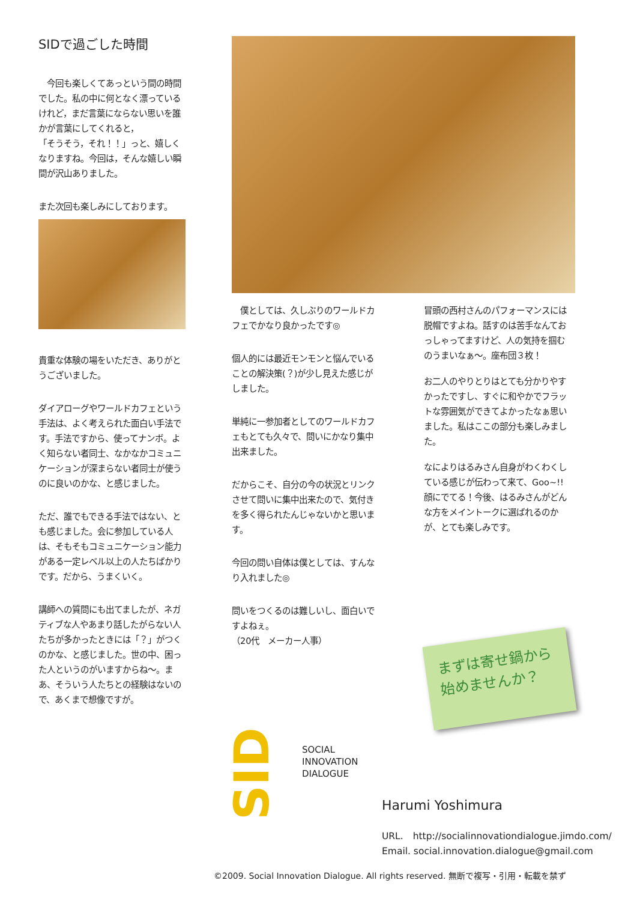SIDで過ごした時間
　今回も楽しくてあっという間の時間でした。私の中に何となく漂っているけれど，まだ言葉にならない思いを誰かが言葉にしてくれると，
「そうそう，それ！！」っと、嬉しくなりますね。今回は，そんな嬉しい瞬間が沢山ありました。
また次回も楽しみにしております。
貴重な体験の場をいただき、ありがとうございました。
ダイアローグやワールドカフェという手法は、よく考えられた面白い手法です。手法ですから、使ってナンボ。よく知らない者同士、なかなかコミュニケーションが深まらない者同士が使うのに良いのかな、と感じました。
ただ、誰でもできる手法ではない、とも感じました。会に参加している人は、そもそもコミュニケーション能力がある一定レベル以上の人たちばかりです。だから、うまくいく。
講師への質問にも出てましたが、ネガティブな人やあまり話したがらない人たちが多かったときには「？」がつくのかな、と感じました。世の中、困った人というのがいますからね〜。まあ、そういう人たちとの経験はないので、あくまで想像ですが。
　僕としては、久しぶりのワールドカフェでかなり良かったです◎
個人的には最近モンモンと悩んでいることの解決策(？)が少し見えた感じがしました。
単純に一参加者としてのワールドカフェもとても久々で、問いにかなり集中出来ました。
だからこそ、自分の今の状況とリンクさせて問いに集中出来たので、気付きを多く得られたんじゃないかと思います。
今回の問い自体は僕としては、すんなり入れました◎
問いをつくるのは難しいし、面白いですよねぇ。
（20代　メーカー人事）
冒頭の西村さんのパフォーマンスには脱帽ですよね。話すのは苦手なんておっしゃってますけど、人の気持を掴むのうまいなぁ〜。座布団３枚！
お二人のやりとりはとても分かりやすかったですし、すぐに和やかでフラットな雰囲気ができてよかったなぁ思いました。私はここの部分も楽しみました。
なによりはるみさん自身がわくわくしている感じが伝わって来て、Goo~!!　顔にでてる！今後、はるみさんがどんな方をメイントークに選ばれるのかが、とても楽しみです。
まずは寄せ鍋から
始めませんか？
SID
SOCIAL
INNOVATION
DIALOGUE
Harumi Yoshimura
URL.　http://socialinnovationdialogue.jimdo.com/
Email. social.innovation.dialogue@gmail.com
©2009. Social Innovation Dialogue. All rights reserved. 無断で複写・引用・転載を禁ず